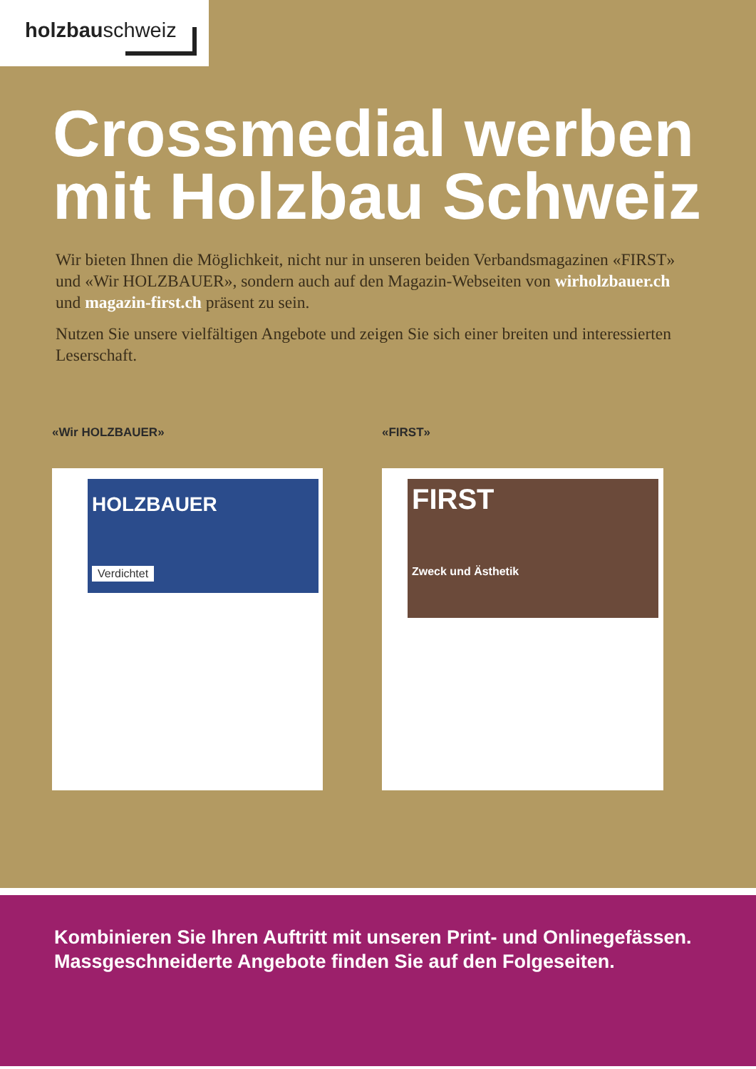holzbauschweiz
Crossmedial werben
mit Holzbau Schweiz
Wir bieten Ihnen die Möglichkeit, nicht nur in unseren beiden Verbands­magazinen «FIRST» und «Wir HOLZBAUER», sondern auch auf den Magazin-Webseiten von wirholzbauer.ch und magazin-first.ch präsent zu sein.
Nutzen Sie unsere vielfältigen Angebote und zeigen Sie sich einer breiten und interes­sierten Leserschaft.
«Wir HOLZBAUER»
HOLZBAUER
Verdichtet
«FIRST»
FIRST
Zweck und Ästhetik
Kombinieren Sie Ihren Auftritt mit unseren Print- und Onlinegefässen. Massgeschneiderte Angebote finden Sie auf den Folgeseiten.